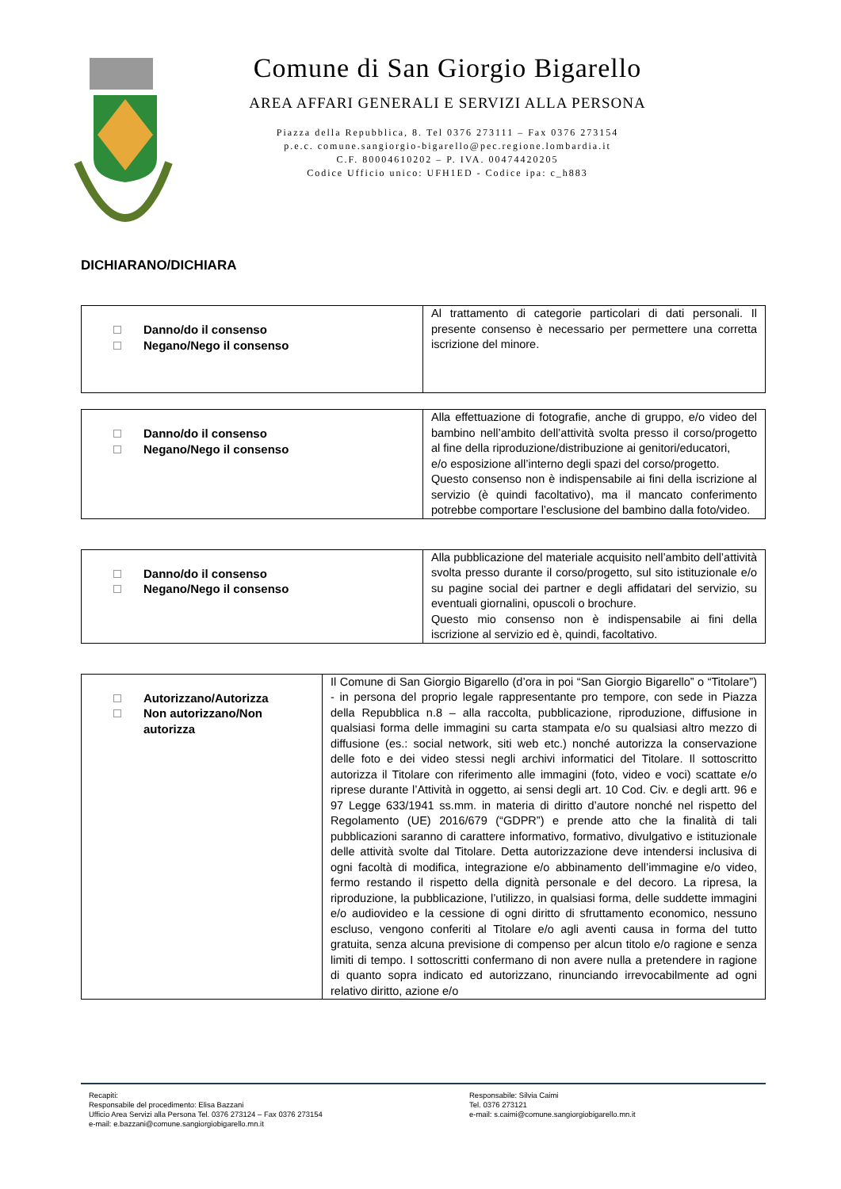Comune di San Giorgio Bigarello
AREA AFFARI GENERALI E SERVIZI ALLA PERSONA
Piazza della Repubblica, 8. Tel 0376 273111 – Fax 0376 273154
p.e.c. comune.sangiorgio-bigarello@pec.regione.lombardia.it
C.F. 80004610202 – P. IVA. 00474420205
Codice Ufficio unico: UFH1ED - Codice ipa: c_h883
DICHIARANO/DICHIARA
| Danno/do il consenso Negano/Nego il consenso | Al trattamento di categorie particolari di dati personali. Il presente consenso è necessario per permettere una corretta iscrizione del minore. |
| Danno/do il consenso Negano/Nego il consenso | Alla effettuazione di fotografie, anche di gruppo, e/o video del bambino nell’ambito dell’attività svolta presso il corso/progetto al fine della riproduzione/distribuzione ai genitori/educatori, e/o esposizione all’interno degli spazi del corso/progetto. Questo consenso non è indispensabile ai fini della iscrizione al servizio (è quindi facoltativo), ma il mancato conferimento potrebbe comportare l’esclusione del bambino dalla foto/video. |
| Danno/do il consenso Negano/Nego il consenso | Alla pubblicazione del materiale acquisito nell’ambito dell’attività svolta presso durante il corso/progetto, sul sito istituzionale e/o su pagine social dei partner e degli affidatari del servizio, su eventuali giornalini, opuscoli o brochure. Questo mio consenso non è indispensabile ai fini della iscrizione al servizio ed è, quindi, facoltativo. |
| Autorizzano/Autorizza Non autorizzano/Non autorizza | Il Comune di San Giorgio Bigarello (d’ora in poi “San Giorgio Bigarello” o “Titolare”) - in persona del proprio legale rappresentante pro tempore, con sede in Piazza della Repubblica n.8 – alla raccolta, pubblicazione, riproduzione, diffusione in qualsiasi forma delle immagini su carta stampata e/o su qualsiasi altro mezzo di diffusione (es.: social network, siti web etc.) nonché autorizza la conservazione delle foto e dei video stessi negli archivi informatici del Titolare. Il sottoscritto autorizza il Titolare con riferimento alle immagini (foto, video e voci) scattate e/o riprese durante l’Attività in oggetto, ai sensi degli art. 10 Cod. Civ. e degli artt. 96 e 97 Legge 633/1941 ss.mm. in materia di diritto d’autore nonché nel rispetto del Regolamento (UE) 2016/679 (“GDPR”) e prende atto che la finalità di tali pubblicazioni saranno di carattere informativo, formativo, divulgativo e istituzionale delle attività svolte dal Titolare. Detta autorizzazione deve intendersi inclusiva di ogni facoltà di modifica, integrazione e/o abbinamento dell’immagine e/o video, fermo restando il rispetto della dignità personale e del decoro. La ripresa, la riproduzione, la pubblicazione, l’utilizzo, in qualsiasi forma, delle suddette immagini e/o audiovideo e la cessione di ogni diritto di sfruttamento economico, nessuno escluso, vengono conferiti al Titolare e/o agli aventi causa in forma del tutto gratuita, senza alcuna previsione di compenso per alcun titolo e/o ragione e senza limiti di tempo. I sottoscritti confermano di non avere nulla a pretendere in ragione di quanto sopra indicato ed autorizzano, rinunciando irrevocabilmente ad ogni relativo diritto, azione e/o |
Recapiti:
Responsabile del procedimento: Elisa Bazzani
Ufficio Area Servizi alla Persona Tel. 0376 273124 – Fax 0376 273154
e-mail: e.bazzani@comune.sangiorgiobigarello.mn.it
Responsabile: Silvia Caimi
Tel. 0376 273121
e-mail: s.caimi@comune.sangiorgiobigarello.mn.it